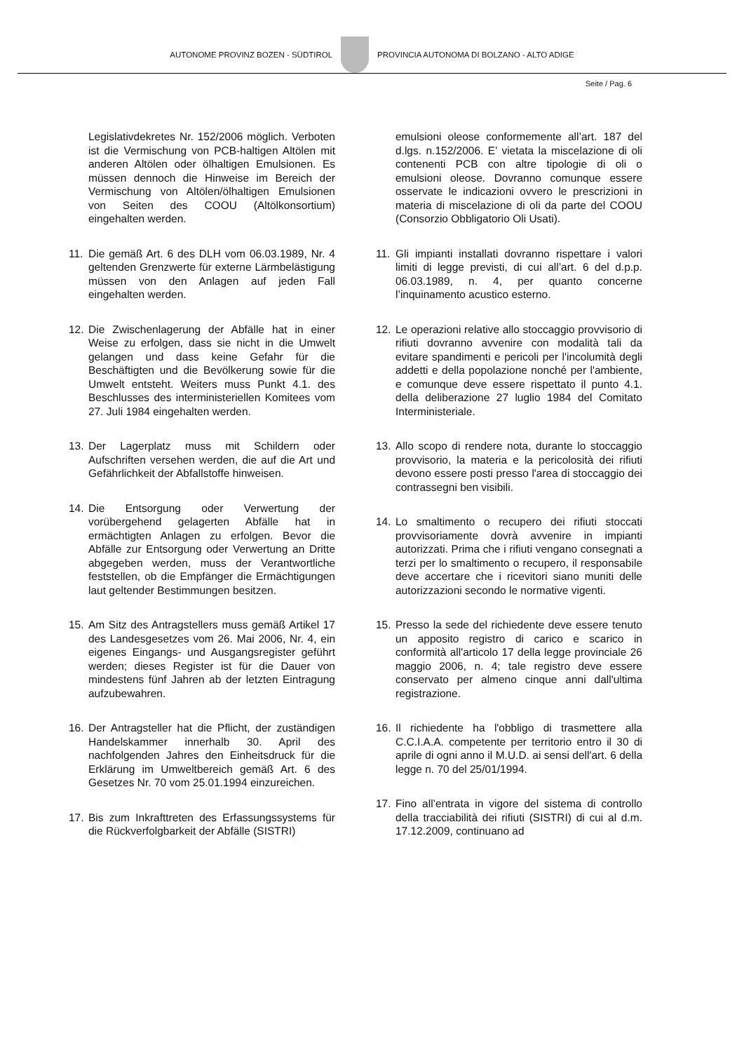AUTONOME PROVINZ BOZEN - SÜDTIROL
PROVINCIA AUTONOMA DI BOLZANO - ALTO ADIGE
Seite / Pag. 6
Legislativdekretes Nr. 152/2006 möglich. Verboten ist die Vermischung von PCB-haltigen Altölen mit anderen Altölen oder ölhaltigen Emulsionen. Es müssen dennoch die Hinweise im Bereich der Vermischung von Altölen/ölhaltigen Emulsionen von Seiten des COOU (Altölkonsortium) eingehalten werden.
11. Die gemäß Art. 6 des DLH vom 06.03.1989, Nr. 4 geltenden Grenzwerte für externe Lärmbelästigung müssen von den Anlagen auf jeden Fall eingehalten werden.
12. Die Zwischenlagerung der Abfälle hat in einer Weise zu erfolgen, dass sie nicht in die Umwelt gelangen und dass keine Gefahr für die Beschäftigten und die Bevölkerung sowie für die Umwelt entsteht. Weiters muss Punkt 4.1. des Beschlusses des interministeriellen Komitees vom 27. Juli 1984 eingehalten werden.
13. Der Lagerplatz muss mit Schildern oder Aufschriften versehen werden, die auf die Art und Gefährlichkeit der Abfallstoffe hinweisen.
14. Die Entsorgung oder Verwertung der vorübergehend gelagerten Abfälle hat in ermächtigten Anlagen zu erfolgen. Bevor die Abfälle zur Entsorgung oder Verwertung an Dritte abgegeben werden, muss der Verantwortliche feststellen, ob die Empfänger die Ermächtigungen laut geltender Bestimmungen besitzen.
15. Am Sitz des Antragstellers muss gemäß Artikel 17 des Landesgesetzes vom 26. Mai 2006, Nr. 4, ein eigenes Eingangs- und Ausgangsregister geführt werden; dieses Register ist für die Dauer von mindestens fünf Jahren ab der letzten Eintragung aufzubewahren.
16. Der Antragsteller hat die Pflicht, der zuständigen Handelskammer innerhalb 30. April des nachfolgenden Jahres den Einheitsdruck für die Erklärung im Umweltbereich gemäß Art. 6 des Gesetzes Nr. 70 vom 25.01.1994 einzureichen.
17. Bis zum Inkrafttreten des Erfassungssystems für die Rückverfolgbarkeit der Abfälle (SISTRI)
emulsioni oleose conformemente all’art. 187 del d.lgs. n.152/2006. E’ vietata la miscelazione di oli contenenti PCB con altre tipologie di oli o emulsioni oleose. Dovranno comunque essere osservate le indicazioni ovvero le prescrizioni in materia di miscelazione di oli da parte del COOU (Consorzio Obbligatorio Oli Usati).
11. Gli impianti installati dovranno rispettare i valori limiti di legge previsti, di cui all’art. 6 del d.p.p. 06.03.1989, n. 4, per quanto concerne l’inquinamento acustico esterno.
12. Le operazioni relative allo stoccaggio provvisorio di rifiuti dovranno avvenire con modalità tali da evitare spandimenti e pericoli per l'incolumità degli addetti e della popolazione nonché per l'ambiente, e comunque deve essere rispettato il punto 4.1. della deliberazione 27 luglio 1984 del Comitato Interministeriale.
13. Allo scopo di rendere nota, durante lo stoccaggio provvisorio, la materia e la pericolosità dei rifiuti devono essere posti presso l'area di stoccaggio dei contrassegni ben visibili.
14. Lo smaltimento o recupero dei rifiuti stoccati provvisoriamente dovrà avvenire in impianti autorizzati. Prima che i rifiuti vengano consegnati a terzi per lo smaltimento o recupero, il responsabile deve accertare che i ricevitori siano muniti delle autorizzazioni secondo le normative vigenti.
15. Presso la sede del richiedente deve essere tenuto un apposito registro di carico e scarico in conformità all'articolo 17 della legge provinciale 26 maggio 2006, n. 4; tale registro deve essere conservato per almeno cinque anni dall'ultima registrazione.
16. Il richiedente ha l'obbligo di trasmettere alla C.C.I.A.A. competente per territorio entro il 30 di aprile di ogni anno il M.U.D. ai sensi dell'art. 6 della legge n. 70 del 25/01/1994.
17. Fino all’entrata in vigore del sistema di controllo della tracciabilità dei rifiuti (SISTRI) di cui al d.m. 17.12.2009, continuano ad